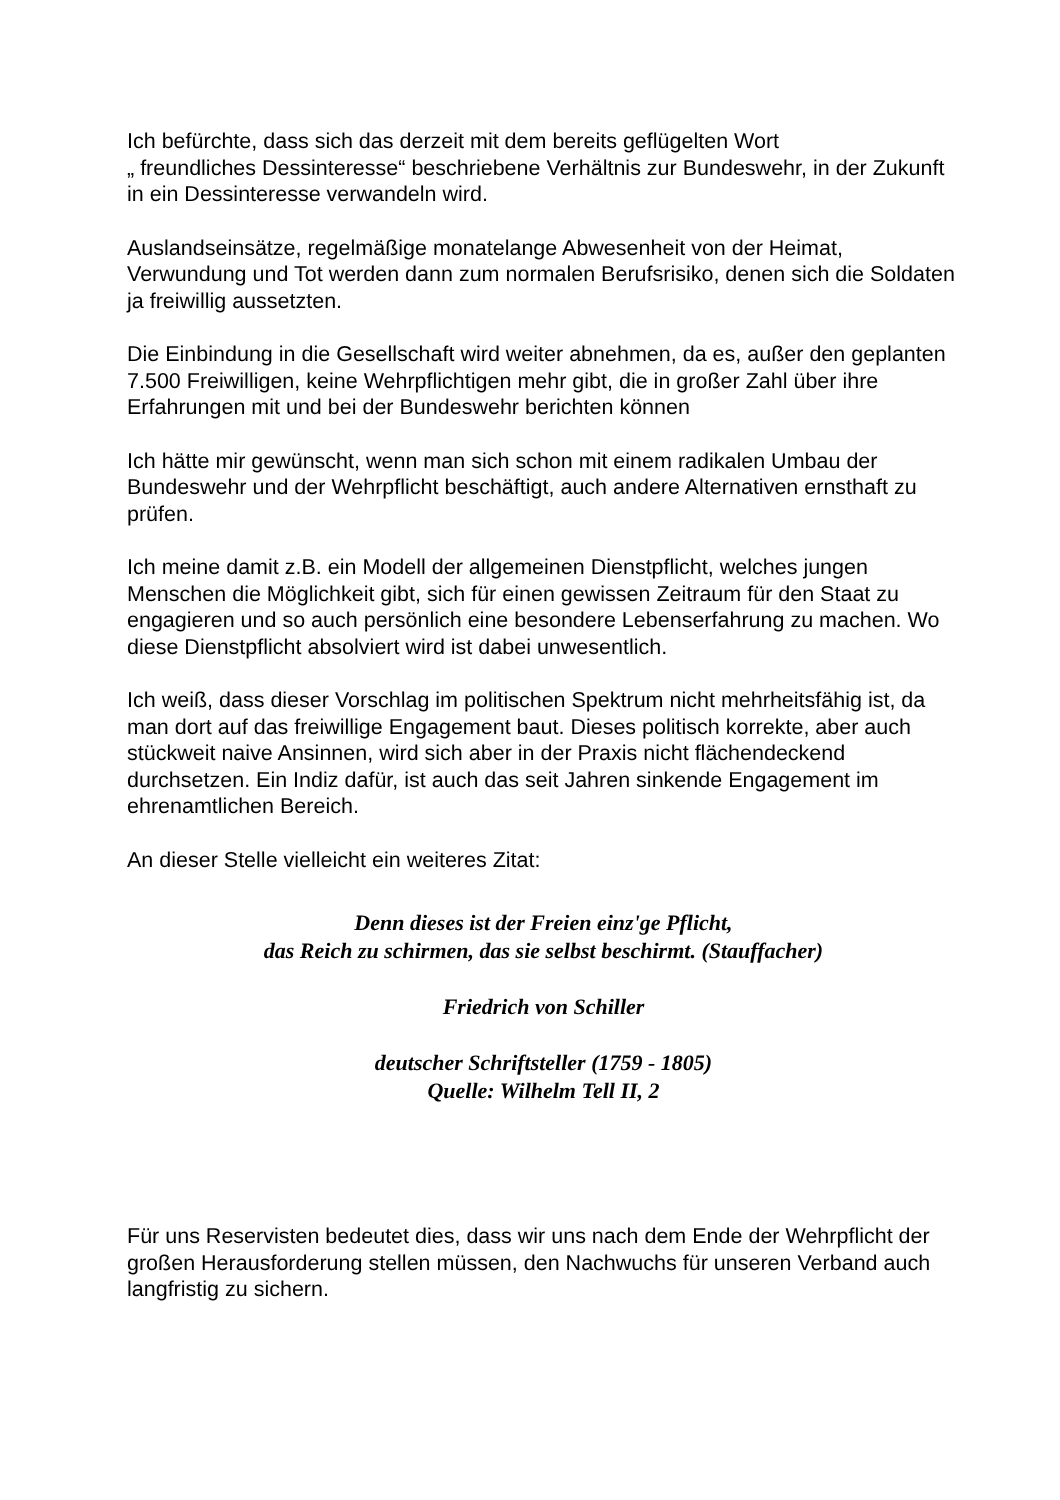Ich befürchte, dass sich das derzeit mit dem bereits geflügelten Wort
„ freundliches Dessinteresse“ beschriebene Verhältnis zur Bundeswehr, in der Zukunft in ein Dessinteresse verwandeln wird.
Auslandseinsätze, regelmäßige monatelange Abwesenheit von der Heimat, Verwundung und Tot werden dann zum normalen Berufsrisiko, denen sich die Soldaten ja freiwillig aussetzten.
Die Einbindung in die Gesellschaft wird weiter abnehmen, da es, außer den geplanten 7.500 Freiwilligen, keine Wehrpflichtigen mehr gibt, die in großer Zahl über ihre Erfahrungen mit und bei der Bundeswehr berichten können
Ich hätte mir gewünscht, wenn man sich schon mit einem radikalen Umbau der Bundeswehr und der Wehrpflicht beschäftigt, auch andere Alternativen ernsthaft zu prüfen.
Ich meine damit z.B. ein Modell der allgemeinen Dienstpflicht, welches jungen Menschen die Möglichkeit gibt, sich für einen gewissen Zeitraum für den Staat zu engagieren und so auch persönlich eine besondere Lebenserfahrung zu machen. Wo diese Dienstpflicht absolviert wird ist dabei unwesentlich.
Ich weiß, dass dieser Vorschlag im politischen Spektrum nicht mehrheitsfähig ist, da man dort auf das freiwillige Engagement baut. Dieses politisch korrekte, aber auch stückweit naive Ansinnen, wird sich aber in der Praxis nicht flächendeckend durchsetzen. Ein Indiz dafür, ist auch das seit Jahren sinkende Engagement im ehrenamtlichen Bereich.
An dieser Stelle vielleicht ein weiteres Zitat:
Denn dieses ist der Freien einz'ge Pflicht,
das Reich zu schirmen, das sie selbst beschirmt. (Stauffacher)
Friedrich von Schiller
deutscher Schriftsteller (1759 - 1805)
Quelle: Wilhelm Tell II, 2
Für uns Reservisten bedeutet dies, dass wir uns nach dem Ende der Wehrpflicht der großen Herausforderung stellen müssen, den Nachwuchs für unseren Verband auch langfristig zu sichern.